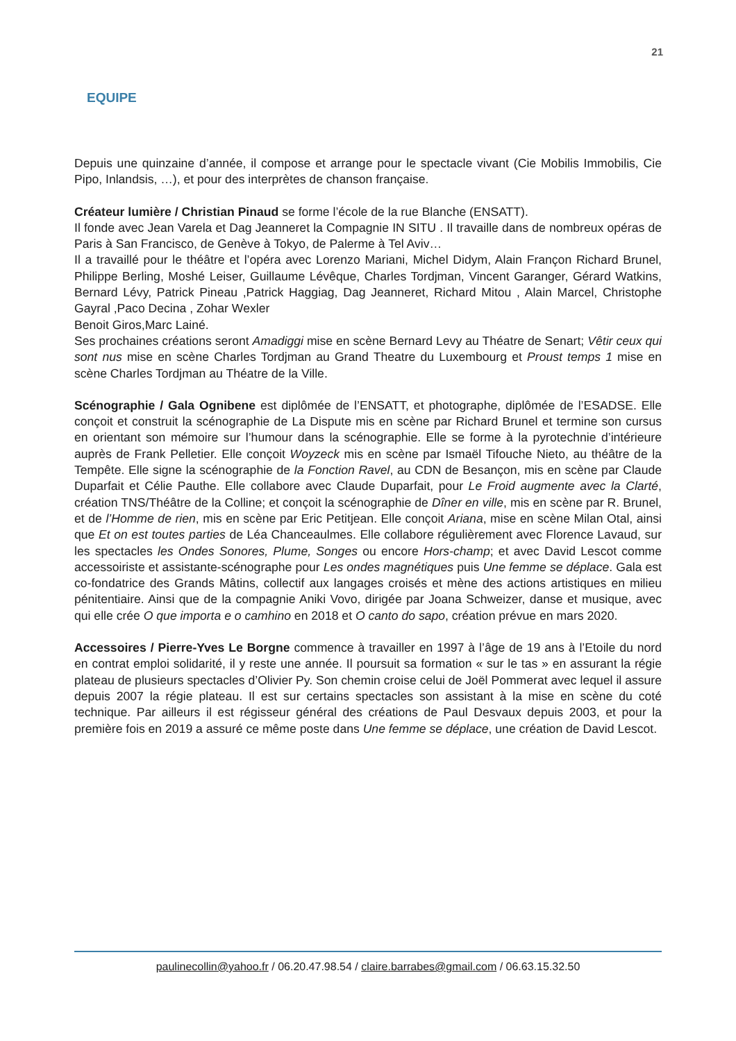21
EQUIPE
Depuis une quinzaine d’année, il compose et arrange pour le spectacle vivant (Cie Mobilis Immobilis, Cie Pipo, Inlandsis, …), et pour des interprètes de chanson française.
Créateur lumière / Christian Pinaud se forme l’école de la rue Blanche (ENSATT).
Il fonde avec Jean Varela et Dag Jeanneret la Compagnie IN SITU . Il travaille dans de nombreux opéras de Paris à San Francisco, de Genève à Tokyo, de Palerme à Tel Aviv…
Il a travaillé pour le théâtre et l’opéra avec Lorenzo Mariani, Michel Didym, Alain Françon Richard Brunel, Philippe Berling, Moshé Leiser, Guillaume Lévêque, Charles Tordjman, Vincent Garanger, Gérard Watkins, Bernard Lévy, Patrick Pineau ,Patrick Haggiag, Dag Jeanneret, Richard Mitou , Alain Marcel, Christophe Gayral ,Paco Decina , Zohar Wexler
Benoit Giros,Marc Lainé.
Ses prochaines créations seront Amadiggi mise en scène Bernard Levy au Théatre de Senart; Vêtir ceux qui sont nus mise en scène Charles Tordjman au Grand Theatre du Luxembourg et Proust temps 1 mise en scène Charles Tordjman au Théatre de la Ville.
Scénographie / Gala Ognibene est diplômée de l’ENSATT, et photographe, diplômée de l’ESADSE. Elle conçoit et construit la scénographie de La Dispute mis en scène par Richard Brunel et termine son cursus en orientant son mémoire sur l’humour dans la scénographie. Elle se forme à la pyrotechnie d’intérieure auprès de Frank Pelletier. Elle conçoit Woyzeck mis en scène par Ismaël Tifouche Nieto, au théâtre de la Tempête. Elle signe la scénographie de la Fonction Ravel, au CDN de Besançon, mis en scène par Claude Duparfait et Célie Pauthe. Elle collabore avec Claude Duparfait, pour Le Froid augmente avec la Clarté, création TNS/Théâtre de la Colline; et conçoit la scénographie de Dîner en ville, mis en scène par R. Brunel, et de l’Homme de rien, mis en scène par Eric Petitjean. Elle conçoit Ariana, mise en scène Milan Otal, ainsi que Et on est toutes parties de Léa Chanceaulmes. Elle collabore régulièrement avec Florence Lavaud, sur les spectacles les Ondes Sonores, Plume, Songes ou encore Hors-champ; et avec David Lescot comme accessoiriste et assistante-scénographe pour Les ondes magnétiques puis Une femme se déplace. Gala est co-fondatrice des Grands Mâtins, collectif aux langages croisés et mène des actions artistiques en milieu pénitentiaire. Ainsi que de la compagnie Aniki Vovo, dirigée par Joana Schweizer, danse et musique, avec qui elle crée O que importa e o camhino en 2018 et O canto do sapo, création prévue en mars 2020.
Accessoires / Pierre-Yves Le Borgne commence à travailler en 1997 à l’âge de 19 ans à l’Etoile du nord en contrat emploi solidarité, il y reste une année. Il poursuit sa formation « sur le tas » en assurant la régie plateau de plusieurs spectacles d’Olivier Py. Son chemin croise celui de Joël Pommerat avec lequel il assure depuis 2007 la régie plateau. Il est sur certains spectacles son assistant à la mise en scène du coté technique. Par ailleurs il est régisseur général des créations de Paul Desvaux depuis 2003, et pour la première fois en 2019 a assuré ce même poste dans Une femme se déplace, une création de David Lescot.
paulinecollin@yahoo.fr / 06.20.47.98.54 / claire.barrabes@gmail.com / 06.63.15.32.50